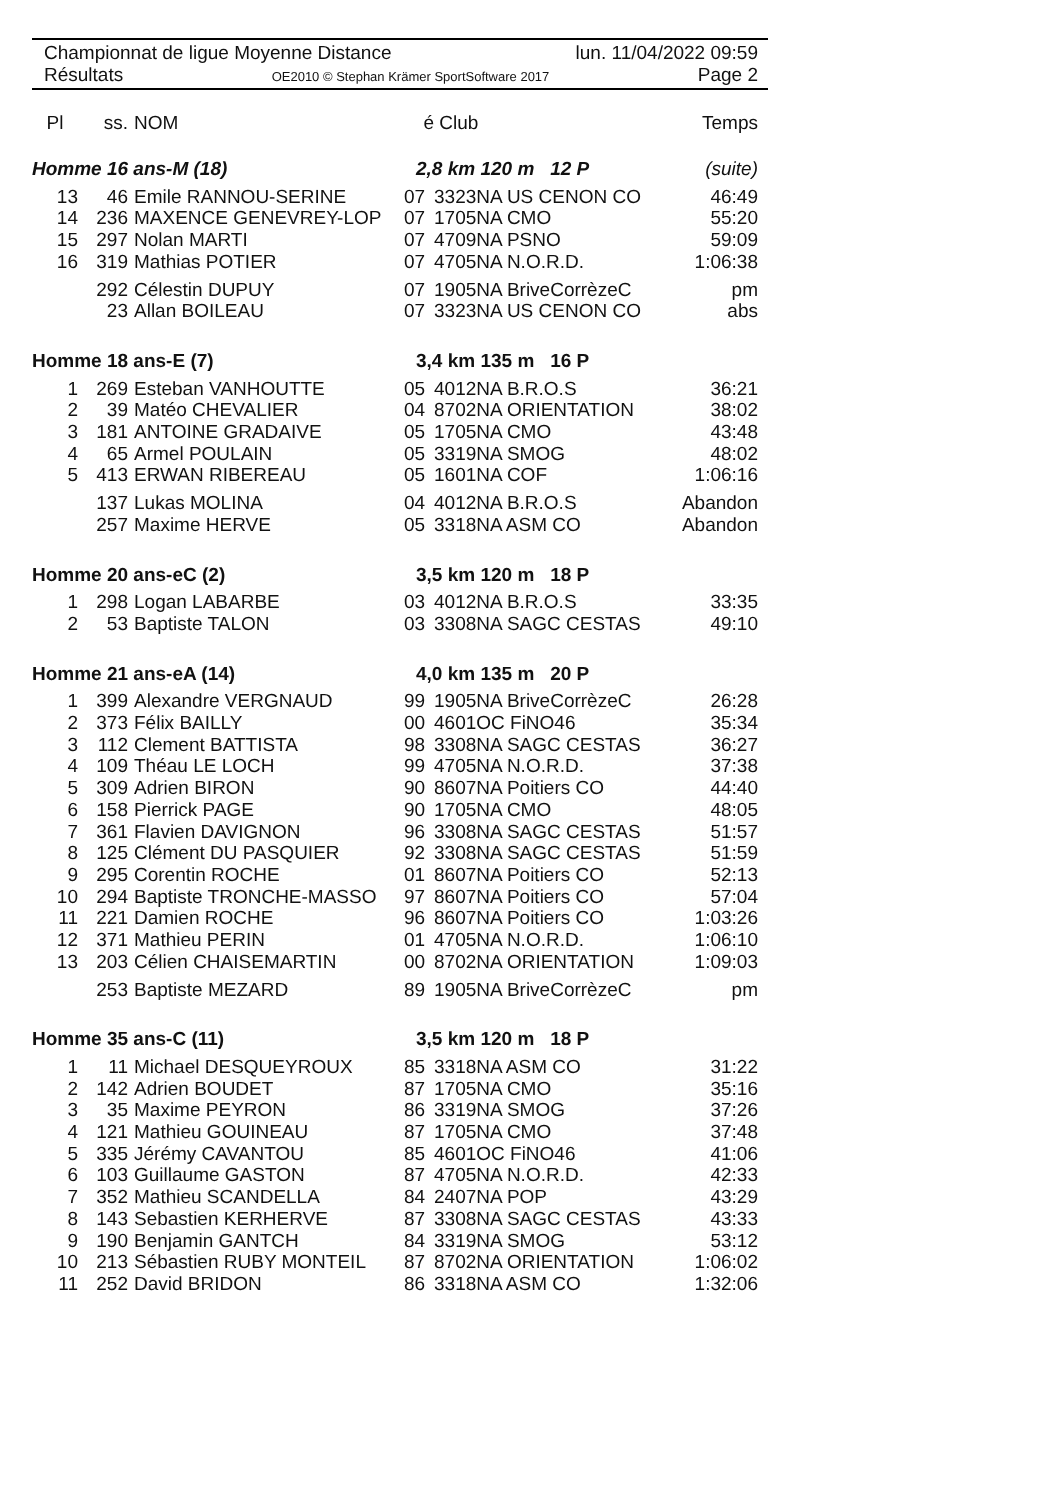Championnat de ligue Moyenne Distance lun. 11/04/2022 09:59
Résultats OE2010 © Stephan Krämer SportSoftware 2017 Page 2
| Pl | ss. | NOM | é | Club | Temps |
| --- | --- | --- | --- | --- | --- |
| Homme 16 ans-M (18) | | | 2,8 km 120 m 12 P | | (suite) |
| 13 | 46 | Emile RANNOU-SERINE | 07 | 3323NA US CENON CO | 46:49 |
| 14 | 236 | MAXENCE GENEVREY-LOP | 07 | 1705NA CMO | 55:20 |
| 15 | 297 | Nolan MARTI | 07 | 4709NA PSNO | 59:09 |
| 16 | 319 | Mathias POTIER | 07 | 4705NA N.O.R.D. | 1:06:38 |
| | 292 | Célestin DUPUY | 07 | 1905NA BriveCorrèzeC | pm |
| | 23 | Allan BOILEAU | 07 | 3323NA US CENON CO | abs |
| Homme 18 ans-E (7) | | | 3,4 km 135 m 16 P | | |
| 1 | 269 | Esteban VANHOUTTE | 05 | 4012NA B.R.O.S | 36:21 |
| 2 | 39 | Matéo CHEVALIER | 04 | 8702NA ORIENTATION | 38:02 |
| 3 | 181 | ANTOINE GRADAIVE | 05 | 1705NA CMO | 43:48 |
| 4 | 65 | Armel POULAIN | 05 | 3319NA SMOG | 48:02 |
| 5 | 413 | ERWAN RIBEREAU | 05 | 1601NA COF | 1:06:16 |
| | 137 | Lukas MOLINA | 04 | 4012NA B.R.O.S | Abandon |
| | 257 | Maxime HERVE | 05 | 3318NA ASM CO | Abandon |
| Homme 20 ans-eC (2) | | | 3,5 km 120 m 18 P | | |
| 1 | 298 | Logan LABARBE | 03 | 4012NA B.R.O.S | 33:35 |
| 2 | 53 | Baptiste TALON | 03 | 3308NA SAGC CESTAS | 49:10 |
| Homme 21 ans-eA (14) | | | 4,0 km 135 m 20 P | | |
| 1 | 399 | Alexandre VERGNAUD | 99 | 1905NA BriveCorrèzeC | 26:28 |
| 2 | 373 | Félix BAILLY | 00 | 4601OC FiNO46 | 35:34 |
| 3 | 112 | Clement BATTISTA | 98 | 3308NA SAGC CESTAS | 36:27 |
| 4 | 109 | Théau LE LOCH | 99 | 4705NA N.O.R.D. | 37:38 |
| 5 | 309 | Adrien BIRON | 90 | 8607NA Poitiers CO | 44:40 |
| 6 | 158 | Pierrick PAGE | 90 | 1705NA CMO | 48:05 |
| 7 | 361 | Flavien DAVIGNON | 96 | 3308NA SAGC CESTAS | 51:57 |
| 8 | 125 | Clément DU PASQUIER | 92 | 3308NA SAGC CESTAS | 51:59 |
| 9 | 295 | Corentin ROCHE | 01 | 8607NA Poitiers CO | 52:13 |
| 10 | 294 | Baptiste TRONCHE-MASSO | 97 | 8607NA Poitiers CO | 57:04 |
| 11 | 221 | Damien ROCHE | 96 | 8607NA Poitiers CO | 1:03:26 |
| 12 | 371 | Mathieu PERIN | 01 | 4705NA N.O.R.D. | 1:06:10 |
| 13 | 203 | Célien CHAISEMARTIN | 00 | 8702NA ORIENTATION | 1:09:03 |
| | 253 | Baptiste MEZARD | 89 | 1905NA BriveCorrèzeC | pm |
| Homme 35 ans-C (11) | | | 3,5 km 120 m 18 P | | |
| 1 | 11 | Michael DESQUEYROUX | 85 | 3318NA ASM CO | 31:22 |
| 2 | 142 | Adrien BOUDET | 87 | 1705NA CMO | 35:16 |
| 3 | 35 | Maxime PEYRON | 86 | 3319NA SMOG | 37:26 |
| 4 | 121 | Mathieu GOUINEAU | 87 | 1705NA CMO | 37:48 |
| 5 | 335 | Jérémy CAVANTOU | 85 | 4601OC FiNO46 | 41:06 |
| 6 | 103 | Guillaume GASTON | 87 | 4705NA N.O.R.D. | 42:33 |
| 7 | 352 | Mathieu SCANDELLA | 84 | 2407NA POP | 43:29 |
| 8 | 143 | Sebastien KERHERVE | 87 | 3308NA SAGC CESTAS | 43:33 |
| 9 | 190 | Benjamin GANTCH | 84 | 3319NA SMOG | 53:12 |
| 10 | 213 | Sébastien RUBY MONTEIL | 87 | 8702NA ORIENTATION | 1:06:02 |
| 11 | 252 | David BRIDON | 86 | 3318NA ASM CO | 1:32:06 |